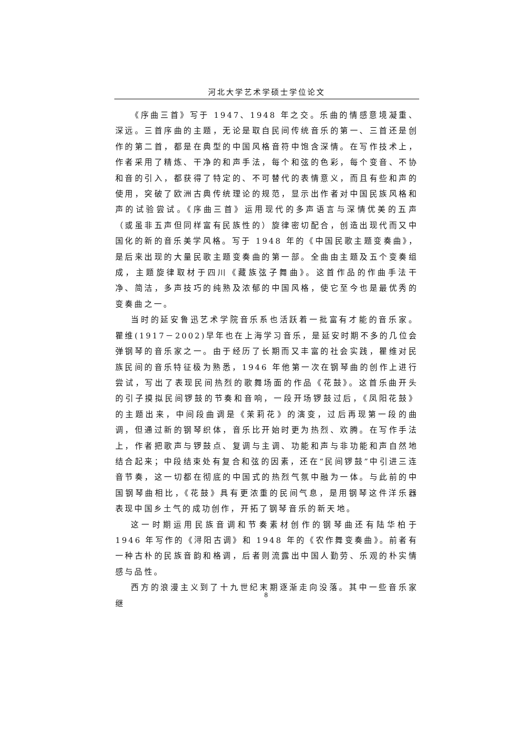河北大学艺术学硕士学位论文
《序曲三首》写于 1947、1948 年之交。乐曲的情感意境凝重、深远。三首序曲的主题，无论是取自民间传统音乐的第一、三首还是创作的第二首，都是在典型的中国风格音符中饱含深情。在写作技术上，作者采用了精炼、干净的和声手法，每个和弦的色彩，每个变音、不协和音的引入，都获得了特定的、不可替代的表情意义，而且有些和声的使用，突破了欧洲古典传统理论的规范，显示出作者对中国民族风格和声的试验尝试。《序曲三首》运用现代的多声语言与深情优美的五声（或虽非五声但同样富有民族性的）旋律密切配合，创造出现代而又中国化的新的音乐美学风格。写于 1948 年的《中国民歌主题变奏曲》，是后来出现的大量民歌主题变奏曲的第一部。全曲由主题及五个变奏组成，主题旋律取材于四川《藏族弦子舞曲》。这首作品的作曲手法干净、简洁，多声技巧的纯熟及浓郁的中国风格，使它至今也是最优秀的变奏曲之一。
当时的延安鲁迅艺术学院音乐系也活跃着一批富有才能的音乐家。瞿维(1917－2002)早年也在上海学习音乐，是延安时期不多的几位会弹钢琴的音乐家之一。由于经历了长期而又丰富的社会实践，瞿维对民族民间的音乐特征极为熟悉，1946 年他第一次在钢琴曲的创作上进行尝试，写出了表现民间热烈的歌舞场面的作品《花鼓》。这首乐曲开头的引子摸拟民间锣鼓的节奏和音响，一段开场锣鼓过后，《凤阳花鼓》的主题出来，中间段曲调是《茉莉花》的演变，过后再现第一段的曲调，但通过新的钢琴织体，音乐比开始时更为热烈、欢腾。在写作手法上，作者把歌声与锣鼓点、复调与主调、功能和声与非功能和声自然地结合起来；中段结束处有复合和弦的因素，还在“民间锣鼓”中引进三连音节奏，这一切都在彻底的中国式的热烈气氛中融为一体。与此前的中国钢琴曲相比，《花鼓》具有更浓重的民间气息，是用钢琴这件洋乐器表现中国乡土气的成功创作，开拓了钢琴音乐的新天地。
这一时期运用民族音调和节奏素材创作的钢琴曲还有陆华柏于 1946 年写作的《浔阳古调》和 1948 年的《农作舞变奏曲》。前者有一种古朴的民族音韵和格调，后者则流露出中国人勤劳、乐观的朴实情感与品性。
西方的浪漫主义到了十九世纪末期逐渐走向没落。其中一些音乐家继
8